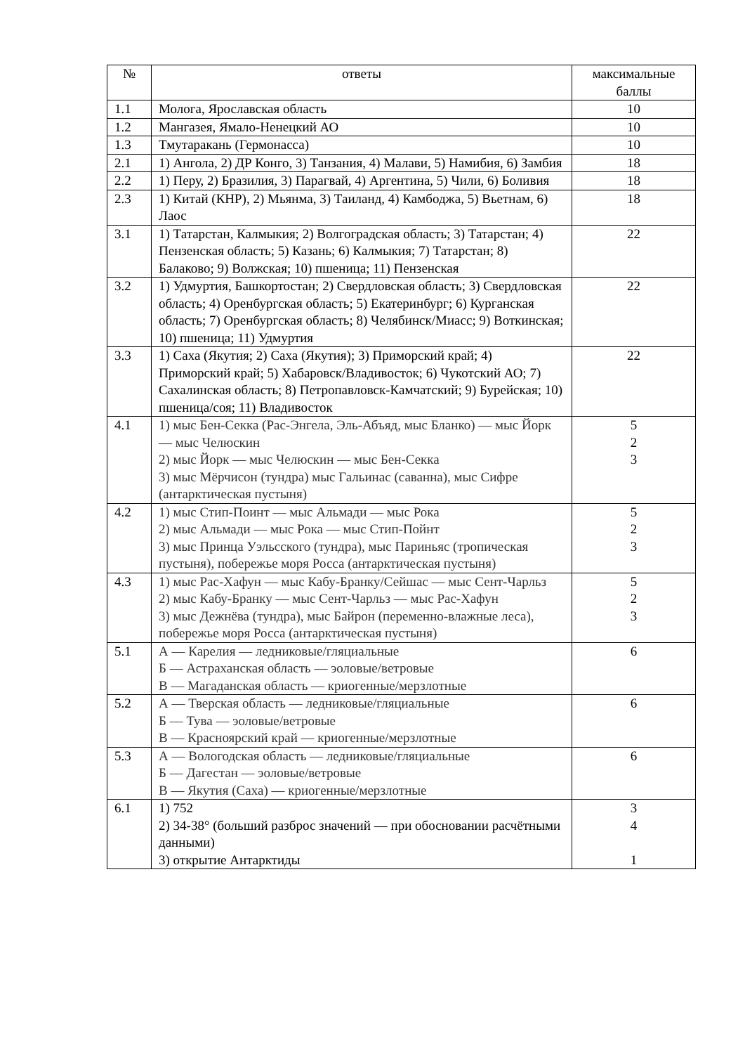| № | ответы | максимальные баллы |
| --- | --- | --- |
| 1.1 | Молога, Ярославская область | 10 |
| 1.2 | Мангазея, Ямало-Ненецкий АО | 10 |
| 1.3 | Тмутаракань (Гермонасса) | 10 |
| 2.1 | 1) Ангола, 2) ДР Конго, 3) Танзания, 4) Малави, 5) Намибия, 6) Замбия | 18 |
| 2.2 | 1) Перу, 2) Бразилия, 3) Парагвай, 4) Аргентина, 5) Чили, 6) Боливия | 18 |
| 2.3 | 1) Китай (КНР), 2) Мьянма, 3) Таиланд, 4) Камбоджа, 5) Вьетнам, 6) Лаос | 18 |
| 3.1 | 1) Татарстан, Калмыкия; 2) Волгоградская область; 3) Татарстан; 4) Пензенская область; 5) Казань; 6) Калмыкия; 7) Татарстан; 8) Балаково; 9) Волжская; 10) пшеница; 11) Пензенская | 22 |
| 3.2 | 1) Удмуртия, Башкортостан; 2) Свердловская область; 3) Свердловская область; 4) Оренбургская область; 5) Екатеринбург; 6) Курганская область; 7) Оренбургская область; 8) Челябинск/Миасс; 9) Воткинская; 10) пшеница; 11) Удмуртия | 22 |
| 3.3 | 1) Саха (Якутия; 2) Саха (Якутия); 3) Приморский край; 4) Приморский край; 5) Хабаровск/Владивосток; 6) Чукотский АО; 7) Сахалинская область; 8) Петропавловск-Камчатский; 9) Бурейская; 10) пшеница/соя; 11) Владивосток | 22 |
| 4.1 | 1) мыс Бен-Секка (Рас-Энгела, Эль-Абъяд, мыс Бланко) — мыс Йорк — мыс Челюскин 2) мыс Йорк — мыс Челюскин — мыс Бен-Секка 3) мыс Мёрчисон (тундра) мыс Гальинас (саванна), мыс Сифре (антарктическая пустыня) | 5 2 3 |
| 4.2 | 1) мыс Стип-Поинт — мыс Альмади — мыс Рока 2) мыс Альмади — мыс Рока — мыс Стип-Пойнт 3) мыс Принца Уэльсского (тундра), мыс Париньяс (тропическая пустыня), побережье моря Росса (антарктическая пустыня) | 5 2 3 |
| 4.3 | 1) мыс Рас-Хафун — мыс Кабу-Бранку/Сейшас — мыс Сент-Чарльз 2) мыс Кабу-Бранку — мыс Сент-Чарльз — мыс Рас-Хафун 3) мыс Дежнёва (тундра), мыс Байрон (переменно-влажные леса), побережье моря Росса (антарктическая пустыня) | 5 2 3 |
| 5.1 | А — Карелия — ледниковые/гляциальные Б — Астраханская область — эоловые/ветровые В — Магаданская область — криогенные/мерзлотные | 6 |
| 5.2 | А — Тверская область — ледниковые/гляциальные Б — Тува — эоловые/ветровые В — Красноярский край — криогенные/мерзлотные | 6 |
| 5.3 | А — Вологодская область — ледниковые/гляциальные Б — Дагестан — эоловые/ветровые В — Якутия (Саха) — криогенные/мерзлотные | 6 |
| 6.1 | 1) 752 2) 34-38° (больший разброс значений — при обосновании расчётными данными) 3) открытие Антарктиды | 3 4 1 |